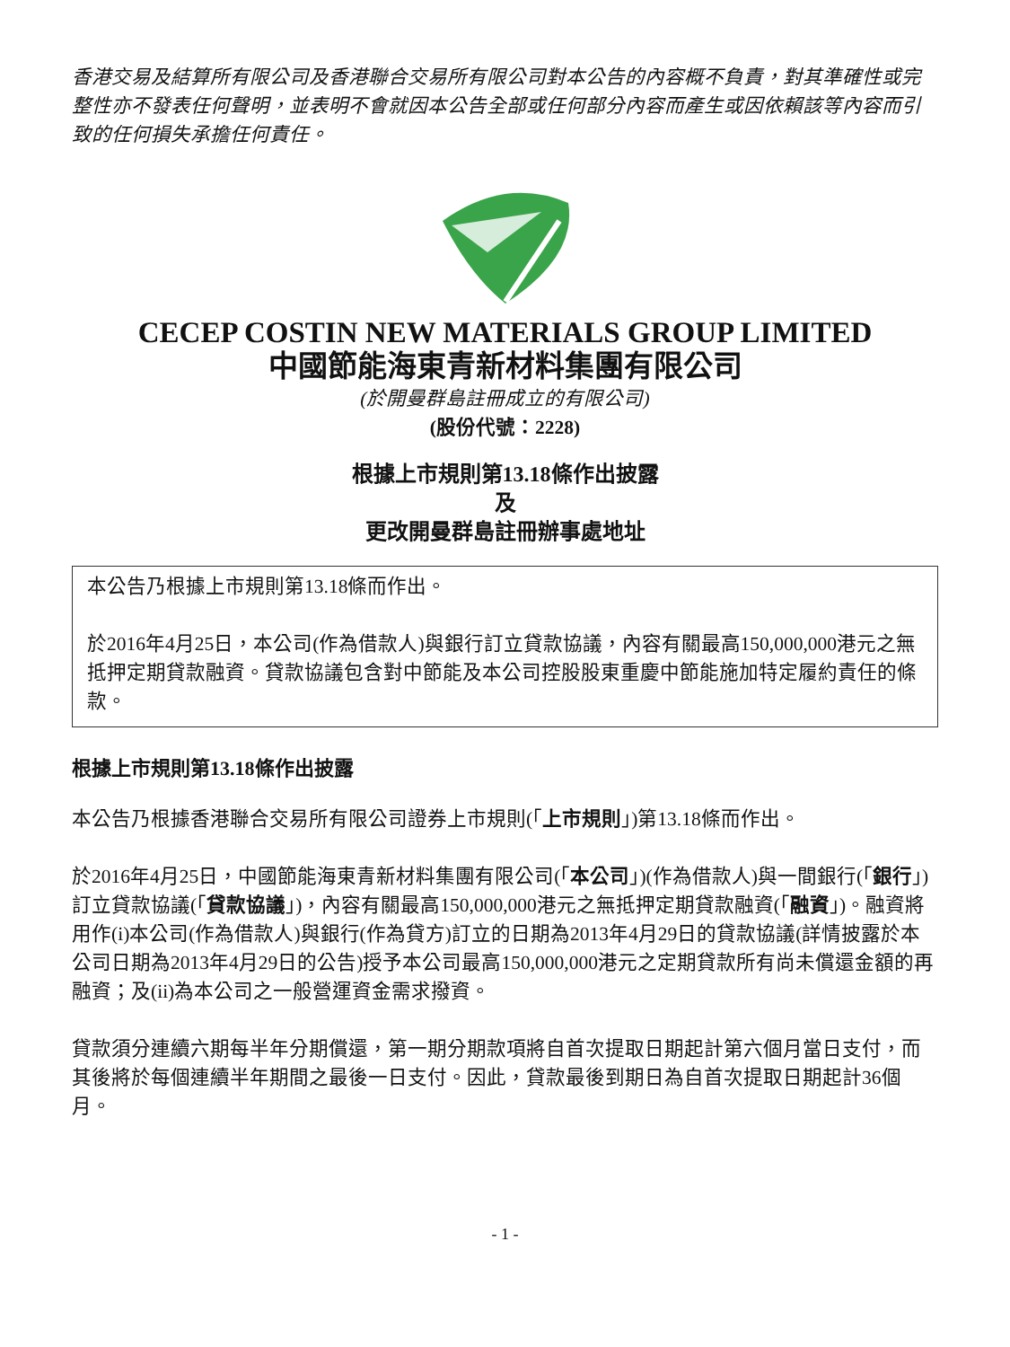香港交易及結算所有限公司及香港聯合交易所有限公司對本公告的內容概不負責，對其準確性或完整性亦不發表任何聲明，並表明不會就因本公告全部或任何部分內容而產生或因依賴該等內容而引致的任何損失承擔任何責任。
CECEP COSTIN NEW MATERIALS GROUP LIMITED
中國節能海東青新材料集團有限公司
(於開曼群島註冊成立的有限公司)
(股份代號：2228)
根據上市規則第13.18條作出披露
及
更改開曼群島註冊辦事處地址
本公告乃根據上市規則第13.18條而作出。
於2016年4月25日，本公司(作為借款人)與銀行訂立貸款協議，內容有關最高150,000,000港元之無抵押定期貸款融資。貸款協議包含對中節能及本公司控股股東重慶中節能施加特定履約責任的條款。
根據上市規則第13.18條作出披露
本公告乃根據香港聯合交易所有限公司證券上市規則(「上市規則」)第13.18條而作出。
於2016年4月25日，中國節能海東青新材料集團有限公司(「本公司」)(作為借款人)與一間銀行(「銀行」)訂立貸款協議(「貸款協議」)，內容有關最高150,000,000港元之無抵押定期貸款融資(「融資」)。融資將用作(i)本公司(作為借款人)與銀行(作為貸方)訂立的日期為2013年4月29日的貸款協議(詳情披露於本公司日期為2013年4月29日的公告)授予本公司最高150,000,000港元之定期貸款所有尚未償還金額的再融資；及(ii)為本公司之一般營運資金需求撥資。
貸款須分連續六期每半年分期償還，第一期分期款項將自首次提取日期起計第六個月當日支付，而其後將於每個連續半年期間之最後一日支付。因此，貸款最後到期日為自首次提取日期起計36個月。
- 1 -